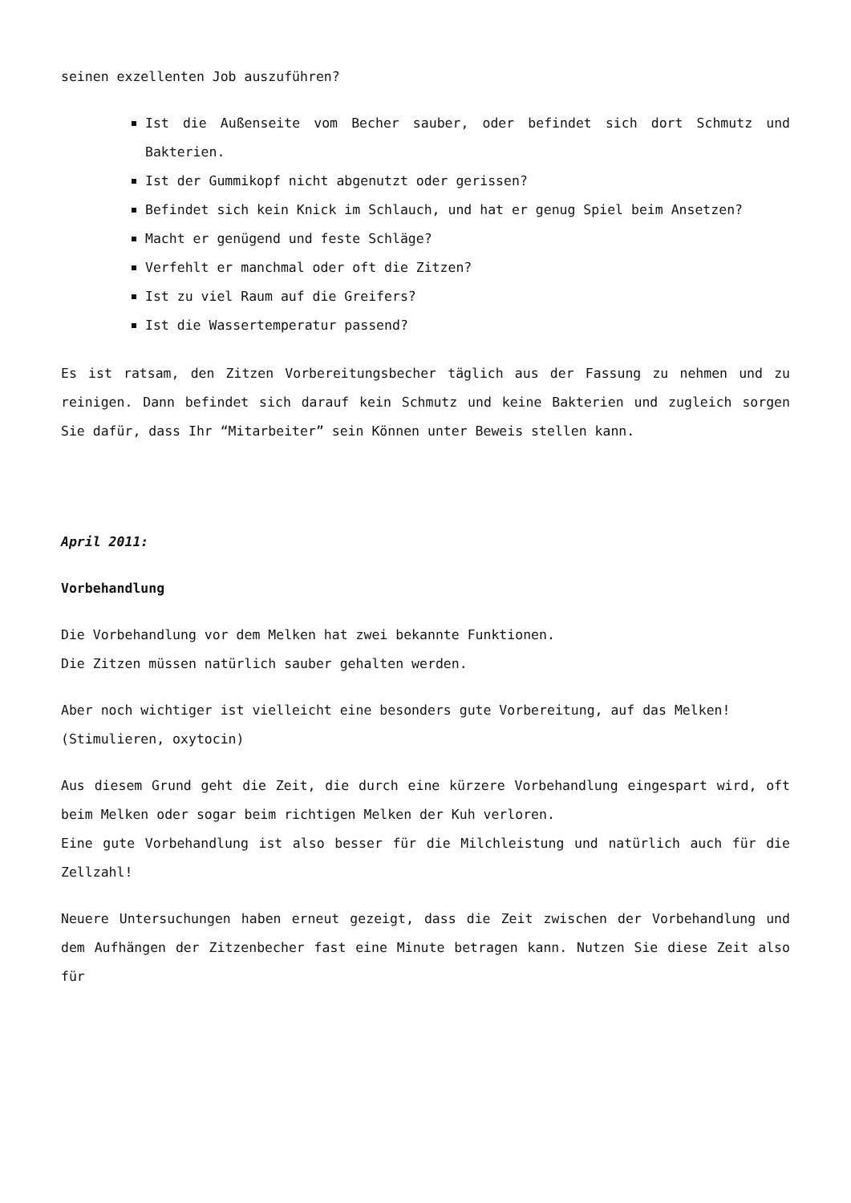seinen exzellenten Job auszuführen?
Ist die Außenseite vom Becher sauber, oder befindet sich dort Schmutz und Bakterien.
Ist der Gummikopf nicht abgenutzt oder gerissen?
Befindet sich kein Knick im Schlauch, und hat er genug Spiel beim Ansetzen?
Macht er genügend und feste Schläge?
Verfehlt er manchmal oder oft die Zitzen?
Ist zu viel Raum auf die Greifers?
Ist die Wassertemperatur passend?
Es ist ratsam, den Zitzen Vorbereitungsbecher täglich aus der Fassung zu nehmen und zu reinigen. Dann befindet sich darauf kein Schmutz und keine Bakterien und zugleich sorgen Sie dafür, dass Ihr “Mitarbeiter” sein Können unter Beweis stellen kann.
April 2011:
Vorbehandlung
Die Vorbehandlung vor dem Melken hat zwei bekannte Funktionen.
Die Zitzen müssen natürlich sauber gehalten werden.
Aber noch wichtiger ist vielleicht eine besonders gute Vorbereitung, auf das Melken!
(Stimulieren, oxytocin)
Aus diesem Grund geht die Zeit, die durch eine kürzere Vorbehandlung eingespart wird, oft beim Melken oder sogar beim richtigen Melken der Kuh verloren.
Eine gute Vorbehandlung ist also besser für die Milchleistung und natürlich auch für die Zellzahl!
Neuere Untersuchungen haben erneut gezeigt, dass die Zeit zwischen der Vorbehandlung und dem Aufhängen der Zitzenbecher fast eine Minute betragen kann. Nutzen Sie diese Zeit also für